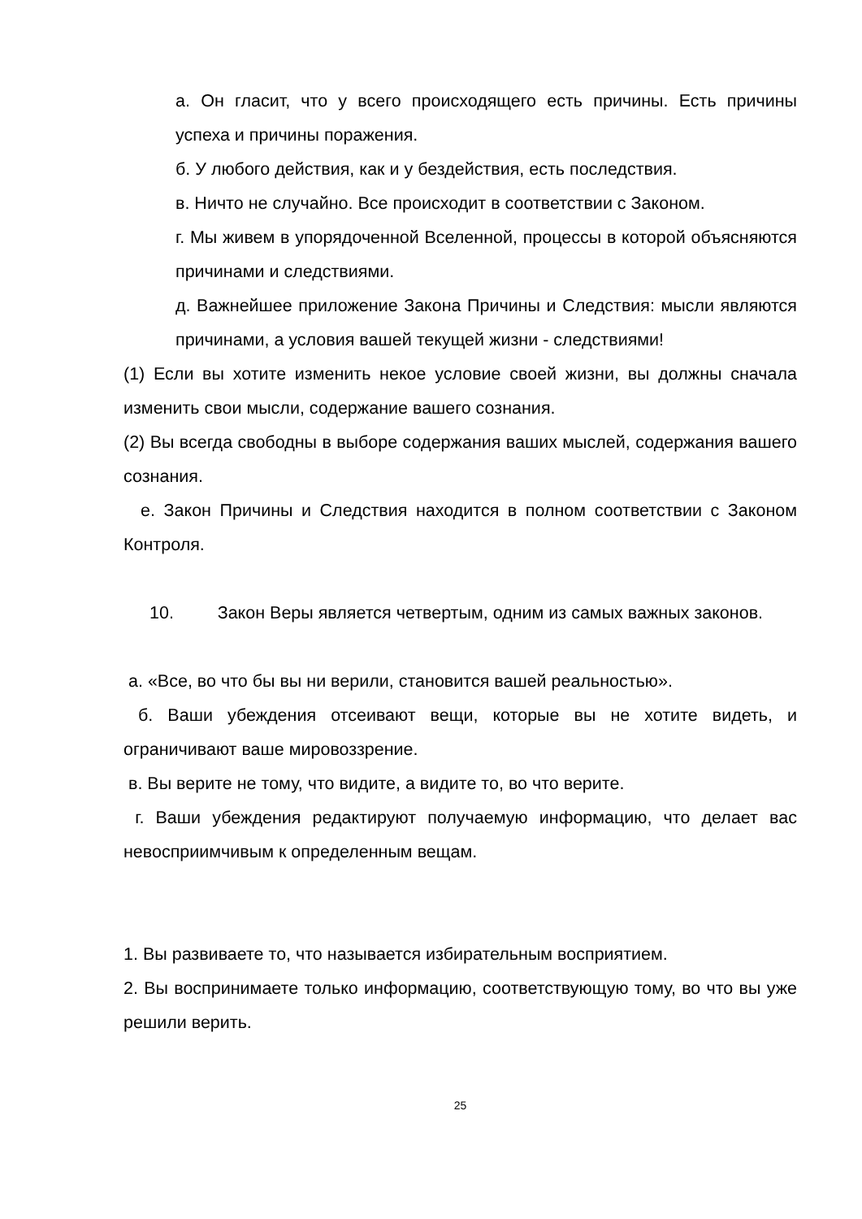а. Он гласит, что у всего происходящего есть причины. Есть причины успеха и причины поражения.
б. У любого действия, как и у бездействия, есть последствия.
в. Ничто не случайно. Все происходит в соответствии с Законом.
г. Мы живем в упорядоченной Вселенной, процессы в которой объясняются причинами и следствиями.
д. Важнейшее приложение Закона Причины и Следствия: мысли являются причинами, а условия вашей текущей жизни - следствиями!
(1) Если вы хотите изменить некое условие своей жизни, вы должны сначала изменить свои мысли, содержание вашего сознания.
(2) Вы всегда свободны в выборе содержания ваших мыслей, содержания вашего сознания.
е. Закон Причины и Следствия находится в полном соответствии с Законом Контроля.
10. Закон Веры является четвертым, одним из самых важных законов.
а. «Все, во что бы вы ни верили, становится вашей реальностью».
б. Ваши убеждения отсеивают вещи, которые вы не хотите видеть, и ограничивают ваше мировоззрение.
в. Вы верите не тому, что видите, а видите то, во что верите.
г. Ваши убеждения редактируют получаемую информацию, что делает вас невосприимчивым к определенным вещам.
1. Вы развиваете то, что называется избирательным восприятием.
2. Вы воспринимаете только информацию, соответствующую тому, во что вы уже решили верить.
25